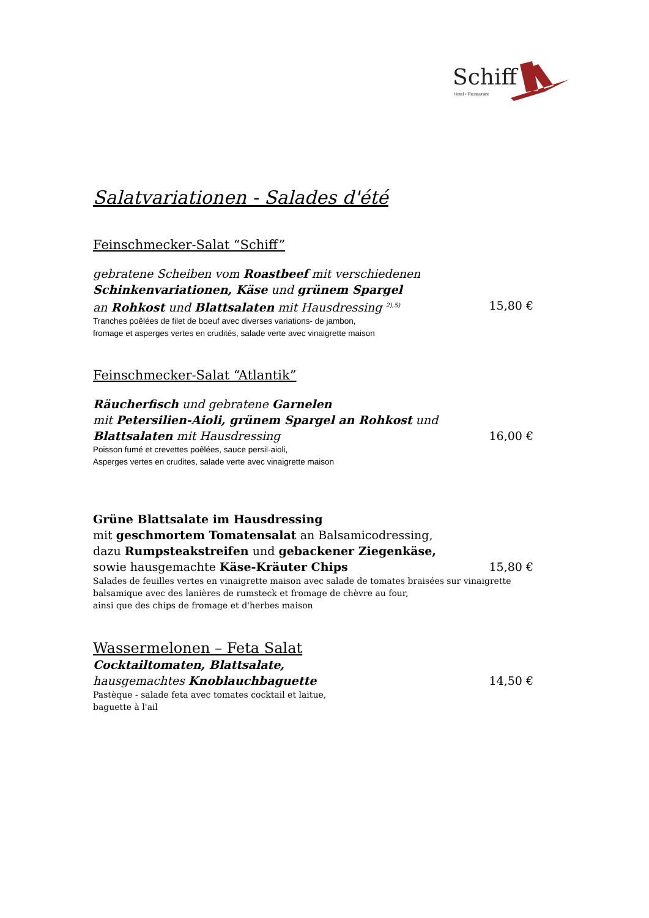Schiff
Hotel • Restaurant
Salatvariationen - Salades d'été
Feinschmecker-Salat “Schiff”
gebratene Scheiben vom Roastbeef mit verschiedenen
Schinkenvariationen, Käse und grünem Spargel
an Rohkost und Blattsalaten mit Hausdressing <sup>2),5)</sup> 15,80 €
Tranches poêlées de filet de boeuf avec diverses variations- de jambon,
fromage et asperges vertes en crudités, salade verte avec vinaigrette maison
Feinschmecker-Salat “Atlantik”
Räucherfisch und gebratene Garnelen
mit Petersilien-Aioli, grünem Spargel an Rohkost und
Blattsalaten mit Hausdressing 16,00 €
Poisson fumé et crevettes poêlées, sauce persil-aioli,
Asperges vertes en crudites, salade verte avec vinaigrette maison
Grüne Blattsalate im Hausdressing
mit geschmortem Tomatensalat an Balsamicodressing,
dazu Rumpsteakstreifen und gebackener Ziegenkäse,
sowie hausgemachte Käse-Kräuter Chips 15,80 €
Salades de feuilles vertes en vinaigrette maison avec salade de tomates braisées sur vinaigrette
balsamique avec des lanières de rumsteck et fromage de chèvre au four,
ainsi que des chips de fromage et d'herbes maison
Wassermelonen – Feta Salat
Cocktailtomaten, Blattsalate,
hausgemachtes Knoblauchbaguette 14,50 €
Pastèque - salade feta avec tomates cocktail et laitue,
baguette à l'ail